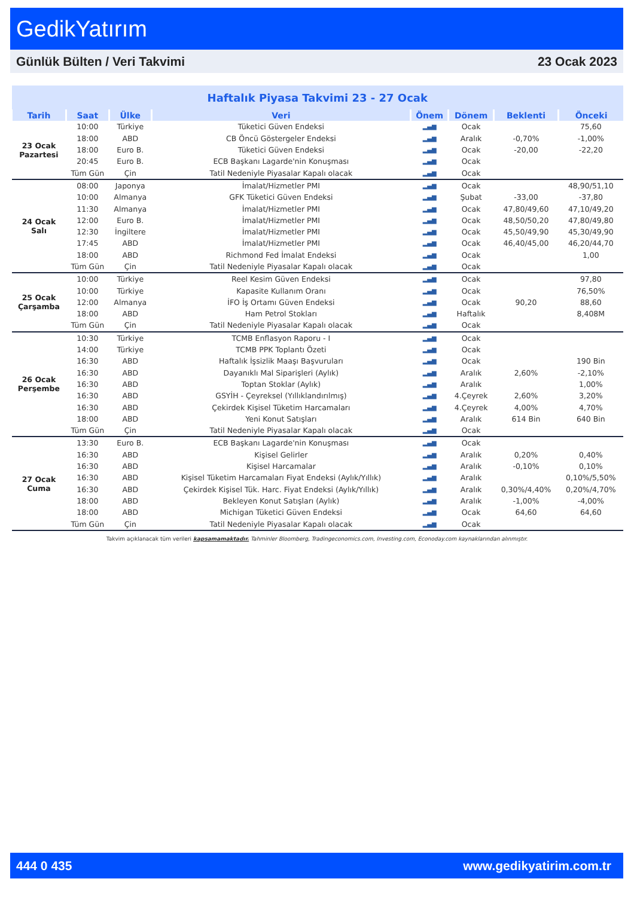GedikYatırım
Günlük Bülten / Veri Takvimi 23 Ocak 2023
| Haftalık Piyasa Takvimi 23 - 27 Ocak | | | | | | | |
| Tarih | Saat | Ülke | Veri | Önem | Dönem | Beklenti | Önceki |
| 23 Ocak Pazartesi | 10:00 | Türkiye | Tüketici Güven Endeksi | ▂▄▆ | Ocak | | 75,60 |
| | 18:00 | ABD | CB Öncü Göstergeler Endeksi | ▂▄▆ | Aralık | -0,70% | -1,00% |
| | 18:00 | Euro B. | Tüketici Güven Endeksi | ▂▄▆ | Ocak | -20,00 | -22,20 |
| | 20:45 | Euro B. | ECB Başkanı Lagarde'nin Konuşması | ▂▄▆ | Ocak | | |
| | Tüm Gün | Çin | Tatil Nedeniyle Piyasalar Kapalı olacak | ▂▄▆ | Ocak | | |
| 24 Ocak Salı | 08:00 | Japonya | İmalat/Hizmetler PMI | ▂▄▆ | Ocak | | 48,90/51,10 |
| | 10:00 | Almanya | GFK Tüketici Güven Endeksi | ▂▄▆ | Şubat | -33,00 | -37,80 |
| | 11:30 | Almanya | İmalat/Hizmetler PMI | ▂▄▆ | Ocak | 47,80/49,60 | 47,10/49,20 |
| | 12:00 | Euro B. | İmalat/Hizmetler PMI | ▂▄▆ | Ocak | 48,50/50,20 | 47,80/49,80 |
| | 12:30 | İngiltere | İmalat/Hizmetler PMI | ▂▄▆ | Ocak | 45,50/49,90 | 45,30/49,90 |
| | 17:45 | ABD | İmalat/Hizmetler PMI | ▂▄▆ | Ocak | 46,40/45,00 | 46,20/44,70 |
| | 18:00 | ABD | Richmond Fed İmalat Endeksi | ▂▄▆ | Ocak | | 1,00 |
| | Tüm Gün | Çin | Tatil Nedeniyle Piyasalar Kapalı olacak | ▂▄▆ | Ocak | | |
| 25 Ocak Çarşamba | 10:00 | Türkiye | Reel Kesim Güven Endeksi | ▂▄▆ | Ocak | | 97,80 |
| | 10:00 | Türkiye | Kapasite Kullanım Oranı | ▂▄▆ | Ocak | | 76,50% |
| | 12:00 | Almanya | İFO İş Ortamı Güven Endeksi | ▂▄▆ | Ocak | 90,20 | 88,60 |
| | 18:00 | ABD | Ham Petrol Stokları | ▂▄▆ | Haftalık | | 8,408M |
| | Tüm Gün | Çin | Tatil Nedeniyle Piyasalar Kapalı olacak | ▂▄▆ | Ocak | | |
| 26 Ocak Perşembe | 10:30 | Türkiye | TCMB Enflasyon Raporu - I | ▂▄▆ | Ocak | | |
| | 14:00 | Türkiye | TCMB PPK Toplantı Özeti | ▂▄▆ | Ocak | | |
| | 16:30 | ABD | Haftalık İşsizlik Maaşı Başvuruları | ▂▄▆ | Ocak | | 190 Bin |
| | 16:30 | ABD | Dayanıklı Mal Siparişleri (Aylık) | ▂▄▆ | Aralık | 2,60% | -2,10% |
| | 16:30 | ABD | Toptan Stoklar (Aylık) | ▂▄▆ | Aralık | | 1,00% |
| | 16:30 | ABD | GSYİH - Çeyreksel (Yıllıklandırılmış) | ▂▄▆ | 4.Çeyrek | 2,60% | 3,20% |
| | 16:30 | ABD | Çekirdek Kişisel Tüketim Harcamaları | ▂▄▆ | 4.Çeyrek | 4,00% | 4,70% |
| | 18:00 | ABD | Yeni Konut Satışları | ▂▄▆ | Aralık | 614 Bin | 640 Bin |
| | Tüm Gün | Çin | Tatil Nedeniyle Piyasalar Kapalı olacak | ▂▄▆ | Ocak | | |
| 27 Ocak Cuma | 13:30 | Euro B. | ECB Başkanı Lagarde'nin Konuşması | ▂▄▆ | Ocak | | |
| | 16:30 | ABD | Kişisel Gelirler | ▂▄▆ | Aralık | 0,20% | 0,40% |
| | 16:30 | ABD | Kişisel Harcamalar | ▂▄▆ | Aralık | -0,10% | 0,10% |
| | 16:30 | ABD | Kişisel Tüketim Harcamaları Fiyat Endeksi (Aylık/Yıllık) | ▂▄▆ | Aralık | | 0,10%/5,50% |
| | 16:30 | ABD | Çekirdek Kişisel Tük. Harc. Fiyat Endeksi (Aylık/Yıllık) | ▂▄▆ | Aralık | 0,30%/4,40% | 0,20%/4,70% |
| | 18:00 | ABD | Bekleyen Konut Satışları (Aylık) | ▂▄▆ | Aralık | -1,00% | -4,00% |
| | 18:00 | ABD | Michigan Tüketici Güven Endeksi | ▂▄▆ | Ocak | 64,60 | 64,60 |
| | Tüm Gün | Çin | Tatil Nedeniyle Piyasalar Kapalı olacak | ▂▄▆ | Ocak | | |
Takvim açıklanacak tüm verileri kapsamamaktadır. Tahminler Bloomberg, Tradingeconomics.com, Investing.com, Econoday.com kaynaklarından alınmıştır.
444 0 435 www.gedikyatirim.com.tr